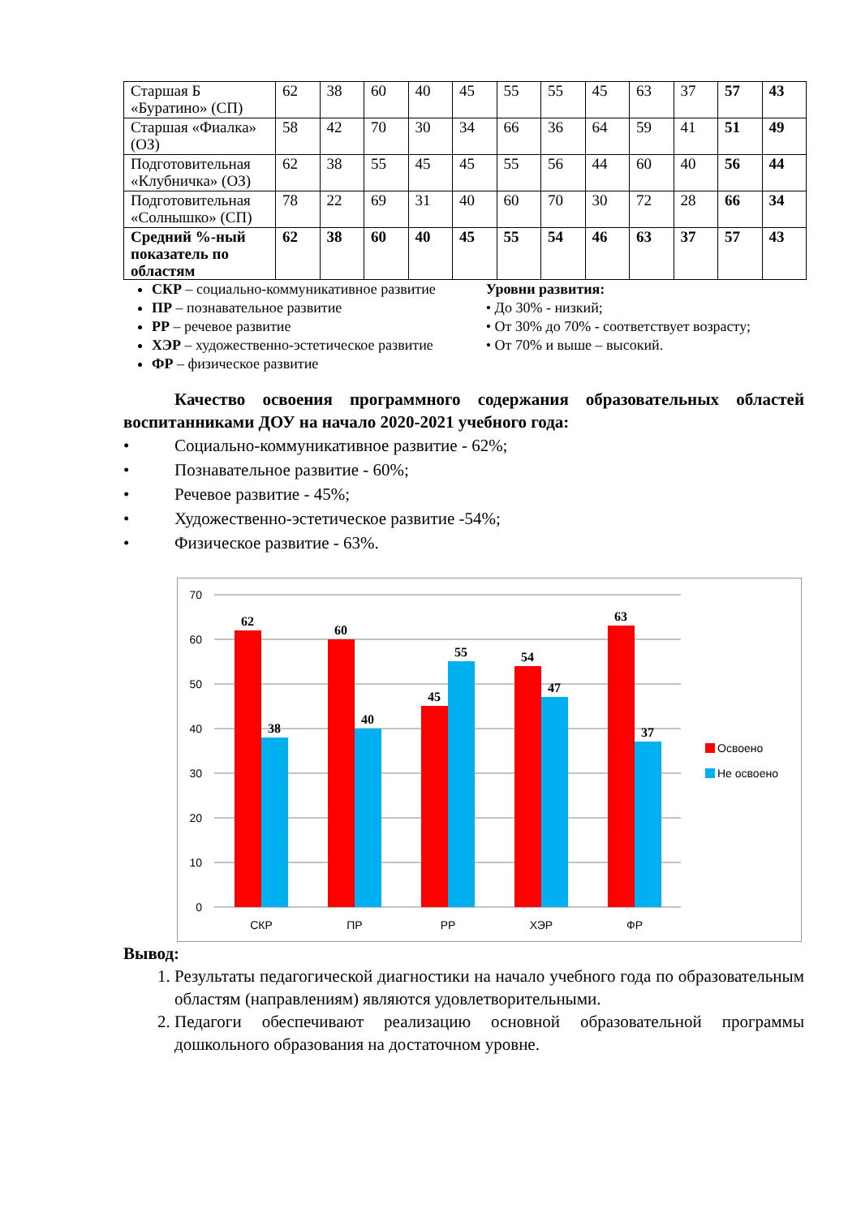| Старшая Б «Буратино» (СП) | 62 | 38 | 60 | 40 | 45 | 55 | 55 | 45 | 63 | 37 | 57 | 43 |
| Старшая «Фиалка» (ОЗ) | 58 | 42 | 70 | 30 | 34 | 66 | 36 | 64 | 59 | 41 | 51 | 49 |
| Подготовительная «Клубничка» (ОЗ) | 62 | 38 | 55 | 45 | 45 | 55 | 56 | 44 | 60 | 40 | 56 | 44 |
| Подготовительная «Солнышко» (СП) | 78 | 22 | 69 | 31 | 40 | 60 | 70 | 30 | 72 | 28 | 66 | 34 |
| Средний %-ный показатель по областям | 62 | 38 | 60 | 40 | 45 | 55 | 54 | 46 | 63 | 37 | 57 | 43 |
СКР – социально-коммуникативное развитие
ПР – познавательное развитие
РР – речевое развитие
ХЭР – художественно-эстетическое развитие
ФР – физическое развитие
Уровни развития:
• До 30% - низкий;
• От 30% до 70% - соответствует возрасту;
• От 70% и выше – высокий.
Качество освоения программного содержания образовательных областей воспитанниками ДОУ на начало 2020-2021 учебного года:
• Социально-коммуникативное развитие - 62%;
• Познавательное развитие - 60%;
• Речевое развитие - 45%;
• Художественно-эстетическое развитие -54%;
• Физическое развитие - 63%.
70
60
50
40
30
20
10
0
62
38
60
40
45
55
54
47
63
37
СКР
ПР
РР
ХЭР
ФР
Освоено
Не освоено
Вывод:
1. Результаты педагогической диагностики на начало учебного года по образовательным областям (направлениям) являются удовлетворительными.
2. Педагоги обеспечивают реализацию основной образовательной программы дошкольного образования на достаточном уровне.